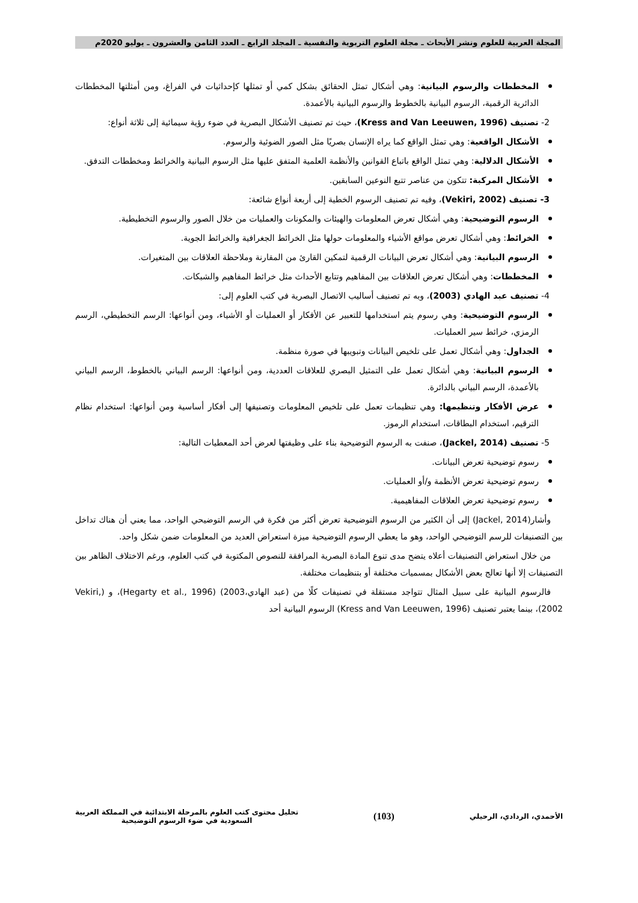المجلة العربية للعلوم ونشر الأبحاث ـ مجلة العلوم التربوية والنفسية ـ المجلد الرابع ـ العدد الثامن والعشرون ـ يوليو 2020م
المخططات والرسوم البيانية: وهي أشكال تمثل الحقائق بشكل كمي أو تمثلها كإحداثيات في الفراغ، ومن أمثلتها المخططات الدائرية الرقمية، الرسوم البيانية بالخطوط والرسوم البيانية بالأعمدة.
2- تصنيف (Kress and Van Leeuwen, 1996)، حيث تم تصنيف الأشكال البصرية في ضوء رؤية سيمائية إلى ثلاثة أنواع:
الأشكال الواقعية: وهي تمثل الواقع كما يراه الإنسان بصريًا مثل الصور الضوئية والرسوم.
الأشكال الدلالية: وهي تمثل الواقع باتباع القوانين والأنظمة العلمية المتفق عليها مثل الرسوم البيانية والخرائط ومخططات التدفق.
الأشكال المركبة: تتكون من عناصر تتبع النوعين السابقين.
3- تصنيف (Vekiri, 2002)، وفيه تم تصنيف الرسوم الخطية إلى أربعة أنواع شائعة:
الرسوم التوضيحية: وهي أشكال تعرض المعلومات والهيئات والمكونات والعمليات من خلال الصور والرسوم التخطيطية.
الخرائط: وهي أشكال تعرض مواقع الأشياء والمعلومات حولها مثل الخرائط الجغرافية والخرائط الجوية.
الرسوم البيانية: وهي أشكال تعرض البيانات الرقمية لتمكين القارئ من المقارنة وملاحظة العلاقات بين المتغيرات.
المخططات: وهي أشكال تعرض العلاقات بين المفاهيم وتتابع الأحداث مثل خرائط المفاهيم والشبكات.
4- تصنيف عبد الهادي (2003)، وبه تم تصنيف أساليب الاتصال البصرية في كتب العلوم إلى:
الرسوم التوضيحية: وهي رسوم يتم استخدامها للتعبير عن الأفكار أو العمليات أو الأشياء، ومن أنواعها: الرسم التخطيطي، الرسم الرمزي، خرائط سير العمليات.
الجداول: وهي أشكال تعمل على تلخيص البيانات وتبويبها في صورة منظمة.
الرسوم البيانية: وهي أشكال تعمل على التمثيل البصري للعلاقات العددية، ومن أنواعها: الرسم البياني بالخطوط، الرسم البياني بالأعمدة، الرسم البياني بالدائرة.
عرض الأفكار وتنظيمها: وهي تنظيمات تعمل على تلخيص المعلومات وتصنيفها إلى أفكار أساسية ومن أنواعها: استخدام نظام الترقيم، استخدام البطاقات، استخدام الرموز.
5- تصنيف (Jackel, 2014)، صنفت به الرسوم التوضيحية بناء على وظيفتها لعرض أحد المعطيات التالية:
رسوم توضيحية تعرض البيانات.
رسوم توضيحية تعرض الأنظمة و/أو العمليات.
رسوم توضيحية تعرض العلاقات المفاهيمية.
وأشار(Jackel, 2014) إلى أن الكثير من الرسوم التوضيحية تعرض أكثر من فكرة في الرسم التوضيحي الواحد، مما يعني أن هناك تداخل بين التصنيفات للرسم التوضيحي الواحد، وهو ما يعطي الرسوم التوضيحية ميزة استعراض العديد من المعلومات ضمن شكل واحد.
من خلال استعراض التصنيفات أعلاه يتضح مدى تنوع المادة البصرية المرافقة للنصوص المكتوبة في كتب العلوم، ورغم الاختلاف الظاهر بين التصنيفات إلا أنها تعالج بعض الأشكال بمسميات مختلفة أو بتنظيمات مختلفة.
فالرسوم البيانية على سبيل المثال تتواجد مستقلة في تصنيفات كلًا من (عبد الهادي،2003) (Hegarty et al., 1996)، و (Vekiri, 2002)، بينما يعتبر تصنيف (Kress and Van Leeuwen, 1996) الرسوم البيانية أحد
الأحمدي، الردادي، الرحيلي (103) تحليل محتوى كتب العلوم بالمرحلة الابتدائية في المملكة العربية
السعودية في ضوء الرسوم التوضيحية